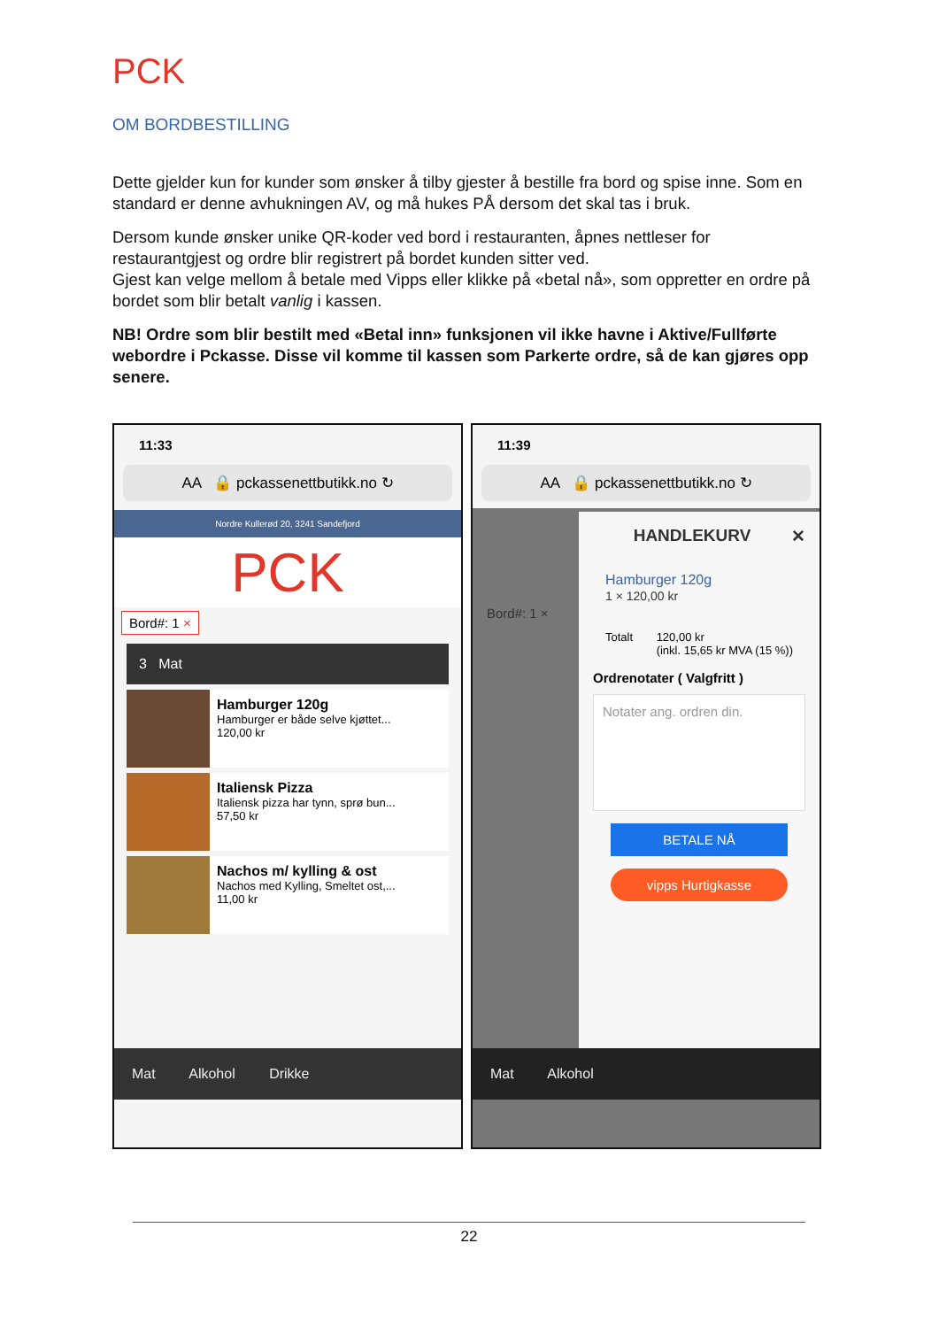PCK
OM BORDBESTILLING
Dette gjelder kun for kunder som ønsker å tilby gjester å bestille fra bord og spise inne. Som en standard er denne avhukningen AV, og må hukes PÅ dersom det skal tas i bruk.
Dersom kunde ønsker unike QR-koder ved bord i restauranten, åpnes nettleser for restaurantgjest og ordre blir registrert på bordet kunden sitter ved.
Gjest kan velge mellom å betale med Vipps eller klikke på «betal nå», som oppretter en ordre på bordet som blir betalt vanlig i kassen.
NB! Ordre som blir bestilt med «Betal inn» funksjonen vil ikke havne i Aktive/Fullførte webordre i Pckasse. Disse vil komme til kassen som Parkerte ordre, så de kan gjøres opp senere.
11:33
AA 🔒 pckassenettbutikk.no ↻
Nordre Kullerød 20, 3241 Sandefjord
PCK
Bord#: 1 ×
3 Mat
Hamburger 120g
Hamburger er både selve kjøttet...
120,00 kr
Italiensk Pizza
Italiensk pizza har tynn, sprø bun...
57,50 kr
Nachos m/ kylling & ost
Nachos med Kylling, Smeltet ost,...
11,00 kr
Mat Alkohol Drikke
11:39
AA 🔒 pckassenettbutikk.no ↻
Bord#: 1 ×
HANDLEKURV ✕
Hamburger 120g
1 × 120,00 kr
Totalt 120,00 kr
(inkl. 15,65 kr MVA (15 %))
Ordrenotater ( Valgfritt )
Notater ang. ordren din.
BETALE NÅ
vipps Hurtigkasse
Mat Alkohol
22